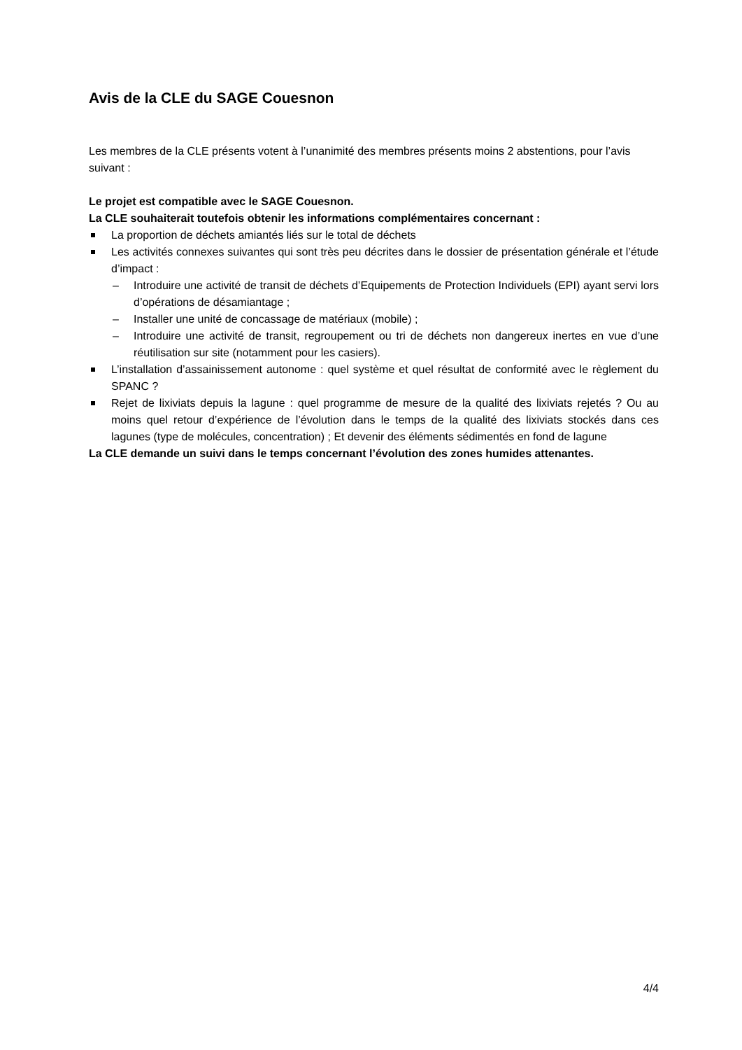Avis de la CLE du SAGE Couesnon
Les membres de la CLE présents votent à l’unanimité des membres présents moins 2 abstentions, pour l’avis suivant :
Le projet est compatible avec le SAGE Couesnon.
La CLE souhaiterait toutefois obtenir les informations complémentaires concernant :
La proportion de déchets amiantés liés sur le total de déchets
Les activités connexes suivantes qui sont très peu décrites dans le dossier de présentation générale et l’étude d’impact :
– Introduire une activité de transit de déchets d’Equipements de Protection Individuels (EPI) ayant servi lors d’opérations de désamiantage ;
– Installer une unité de concassage de matériaux (mobile) ;
– Introduire une activité de transit, regroupement ou tri de déchets non dangereux inertes en vue d’une réutilisation sur site (notamment pour les casiers).
L’installation d’assainissement autonome : quel système et quel résultat de conformité avec le règlement du SPANC ?
Rejet de lixiviats depuis la lagune : quel programme de mesure de la qualité des lixiviats rejetés ? Ou au moins quel retour d’expérience de l’évolution dans le temps de la qualité des lixiviats stockés dans ces lagunes (type de molécules, concentration) ; Et devenir des éléments sédimentés en fond de lagune
La CLE demande un suivi dans le temps concernant l’évolution des zones humides attenantes.
4/4